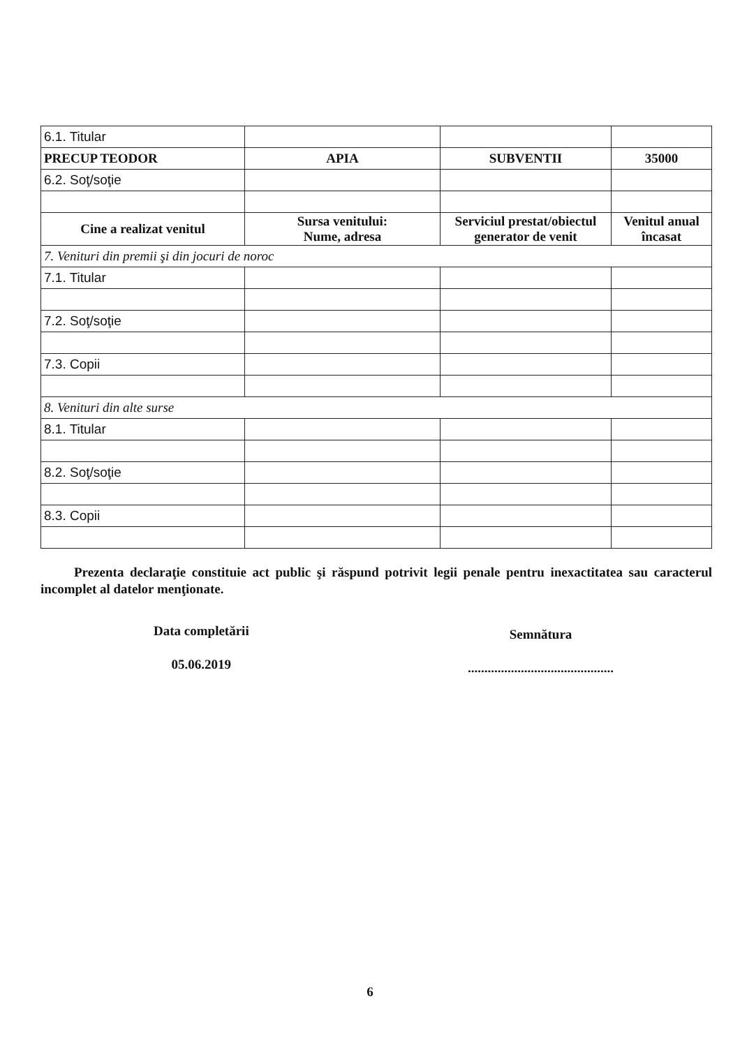| 6.1. Titular | | | |
| PRECUP TEODOR | APIA | SUBVENTII | 35000 |
| 6.2. Soţ/soţie | | | |
| Cine a realizat venitul | Sursa venitului: Nume, adresa | Serviciul prestat/obiectul generator de venit | Venitul anual încasat |
| 7. Venituri din premii şi din jocuri de noroc | | | |
| 7.1. Titular | | | |
| 7.2. Soţ/soţie | | | |
| 7.3. Copii | | | |
| 8. Venituri din alte surse | | | |
| 8.1. Titular | | | |
| 8.2. Soţ/soţie | | | |
| 8.3. Copii | | | |
Prezenta declaraţie constituie act public şi răspund potrivit legii penale pentru inexactitatea sau caracterul incomplet al datelor menţionate.
Data completării
05.06.2019
Semnătura
............................................
6